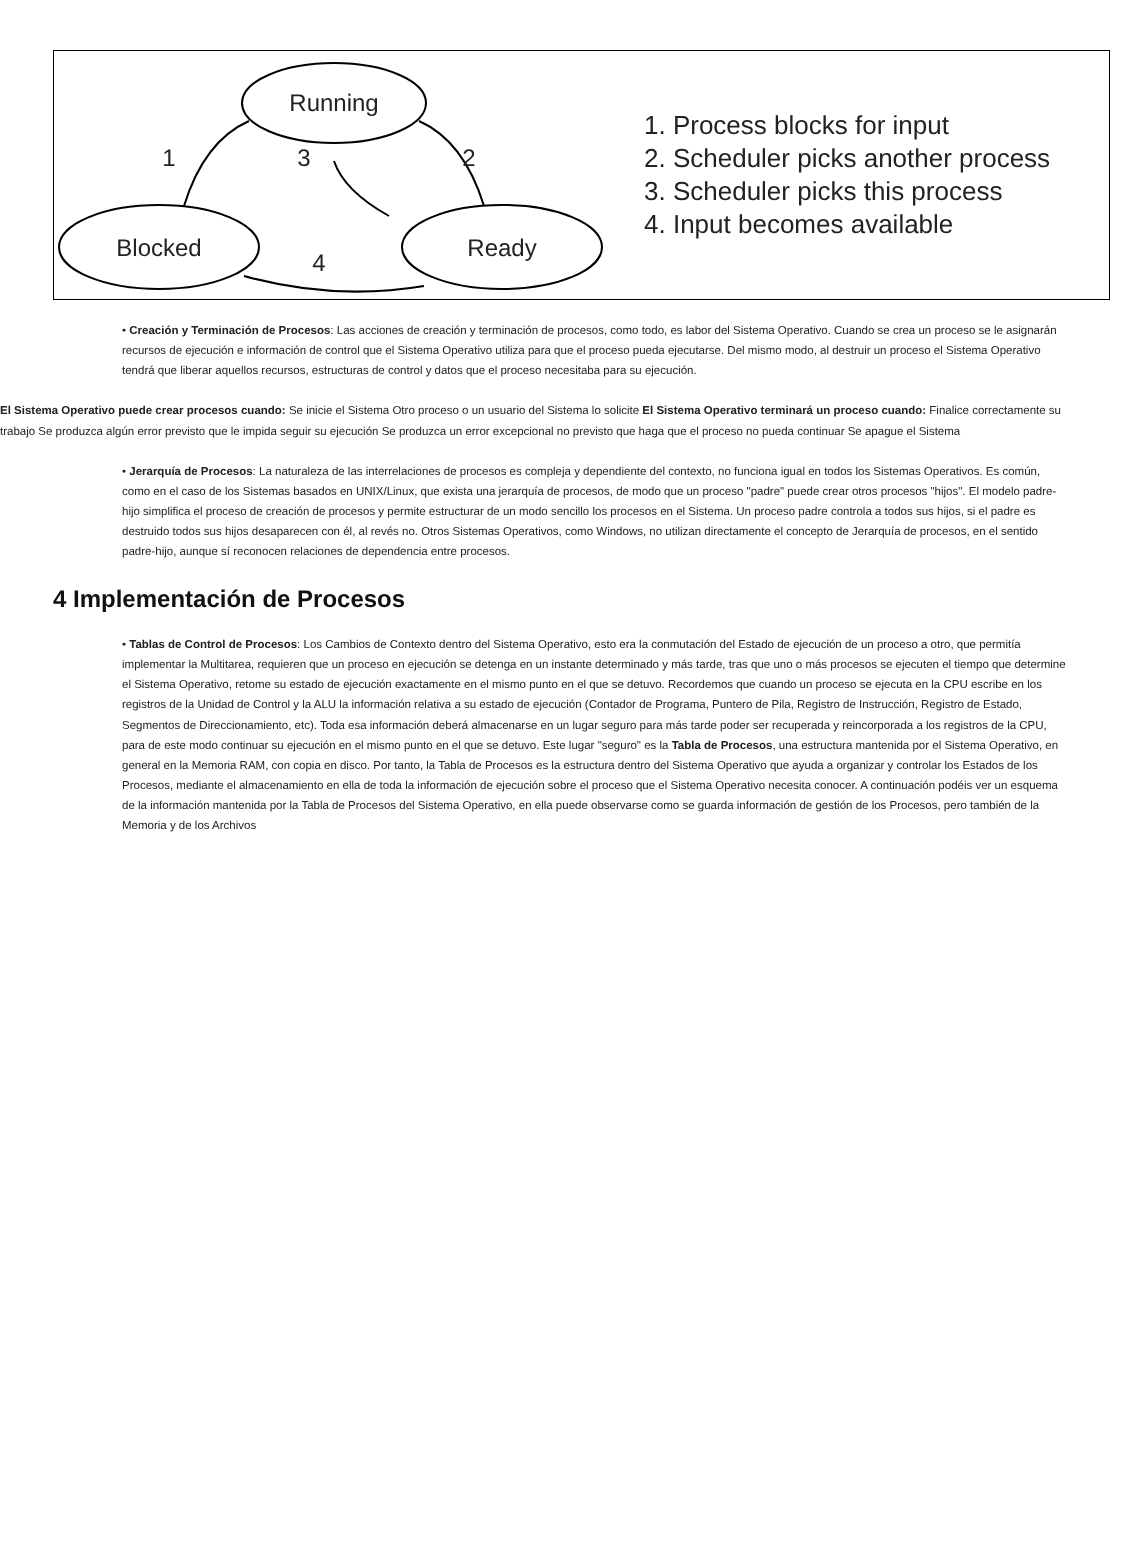Running
Blocked
Ready
1
3
2
4
1. Process blocks for input
2. Scheduler picks another process
3. Scheduler picks this process
4. Input becomes available
• Creación y Terminación de Procesos: Las acciones de creación y terminación de procesos, como todo, es labor del Sistema Operativo. Cuando se crea un proceso se le asignarán recursos de ejecución e información de control que el Sistema Operativo utiliza para que el proceso pueda ejecutarse. Del mismo modo, al destruir un proceso el Sistema Operativo tendrá que liberar aquellos recursos, estructuras de control y datos que el proceso necesitaba para su ejecución.
El Sistema Operativo puede crear procesos cuando: Se inicie el Sistema Otro proceso o un usuario del Sistema lo solicite El Sistema Operativo terminará un proceso cuando: Finalice correctamente su trabajo Se produzca algún error previsto que le impida seguir su ejecución Se produzca un error excepcional no previsto que haga que el proceso no pueda continuar Se apague el Sistema
• Jerarquía de Procesos: La naturaleza de las interrelaciones de procesos es compleja y dependiente del contexto, no funciona igual en todos los Sistemas Operativos. Es común, como en el caso de los Sistemas basados en UNIX/Linux, que exista una jerarquía de procesos, de modo que un proceso "padre" puede crear otros procesos "hijos". El modelo padre-hijo simplifica el proceso de creación de procesos y permite estructurar de un modo sencillo los procesos en el Sistema. Un proceso padre controla a todos sus hijos, si el padre es destruido todos sus hijos desaparecen con él, al revés no. Otros Sistemas Operativos, como Windows, no utilizan directamente el concepto de Jerarquía de procesos, en el sentido padre-hijo, aunque sí reconocen relaciones de dependencia entre procesos.
4 Implementación de Procesos
• Tablas de Control de Procesos: Los Cambios de Contexto dentro del Sistema Operativo, esto era la conmutación del Estado de ejecución de un proceso a otro, que permitía implementar la Multitarea, requieren que un proceso en ejecución se detenga en un instante determinado y más tarde, tras que uno o más procesos se ejecuten el tiempo que determine el Sistema Operativo, retome su estado de ejecución exactamente en el mismo punto en el que se detuvo. Recordemos que cuando un proceso se ejecuta en la CPU escribe en los registros de la Unidad de Control y la ALU la información relativa a su estado de ejecución (Contador de Programa, Puntero de Pila, Registro de Instrucción, Registro de Estado, Segmentos de Direccionamiento, etc). Toda esa información deberá almacenarse en un lugar seguro para más tarde poder ser recuperada y reincorporada a los registros de la CPU, para de este modo continuar su ejecución en el mismo punto en el que se detuvo. Este lugar "seguro" es la Tabla de Procesos, una estructura mantenida por el Sistema Operativo, en general en la Memoria RAM, con copia en disco. Por tanto, la Tabla de Procesos es la estructura dentro del Sistema Operativo que ayuda a organizar y controlar los Estados de los Procesos, mediante el almacenamiento en ella de toda la información de ejecución sobre el proceso que el Sistema Operativo necesita conocer. A continuación podéis ver un esquema de la información mantenida por la Tabla de Procesos del Sistema Operativo, en ella puede observarse como se guarda información de gestión de los Procesos, pero también de la Memoria y de los Archivos